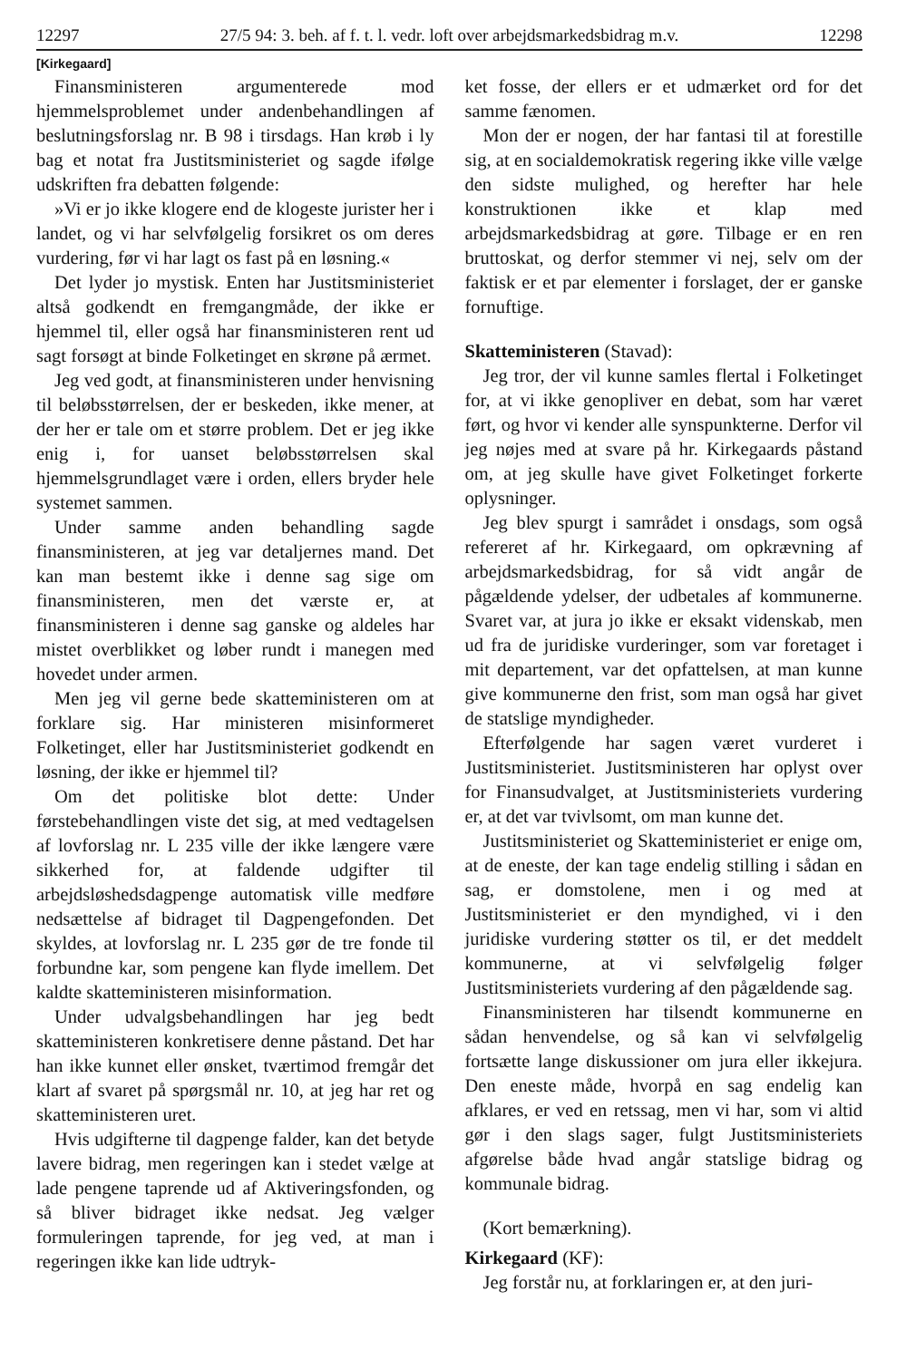12297 27/5 94: 3. beh. af f. t. l. vedr. loft over arbejdsmarkedsbidrag m.v. 12298
[Kirkegaard]
Finansministeren argumenterede mod hjemmelsproblemet under andenbehandlingen af beslutningsforslag nr. B 98 i tirsdags. Han krøb i ly bag et notat fra Justitsministeriet og sagde ifølge udskriften fra debatten følgende:
»Vi er jo ikke klogere end de klogeste jurister her i landet, og vi har selvfølgelig forsikret os om deres vurdering, før vi har lagt os fast på en løsning.«
Det lyder jo mystisk. Enten har Justitsministeriet altså godkendt en fremgangmåde, der ikke er hjemmel til, eller også har finansministeren rent ud sagt forsøgt at binde Folketinget en skrøne på ærmet.
Jeg ved godt, at finansministeren under henvisning til beløbsstørrelsen, der er beskeden, ikke mener, at der her er tale om et større problem. Det er jeg ikke enig i, for uanset beløbsstørrelsen skal hjemmelsgrundlaget være i orden, ellers bryder hele systemet sammen.
Under samme anden behandling sagde finansministeren, at jeg var detaljernes mand. Det kan man bestemt ikke i denne sag sige om finansministeren, men det værste er, at finansministeren i denne sag ganske og aldeles har mistet overblikket og løber rundt i manegen med hovedet under armen.
Men jeg vil gerne bede skatteministeren om at forklare sig. Har ministeren misinformeret Folketinget, eller har Justitsministeriet godkendt en løsning, der ikke er hjemmel til?
Om det politiske blot dette: Under førstebehandlingen viste det sig, at med vedtagelsen af lovforslag nr. L 235 ville der ikke længere være sikkerhed for, at faldende udgifter til arbejdsløshedsdagpenge automatisk ville medføre nedsættelse af bidraget til Dagpengefonden. Det skyldes, at lovforslag nr. L 235 gør de tre fonde til forbundne kar, som pengene kan flyde imellem. Det kaldte skatteministeren misinformation.
Under udvalgsbehandlingen har jeg bedt skatteministeren konkretisere denne påstand. Det har han ikke kunnet eller ønsket, tværtimod fremgår det klart af svaret på spørgsmål nr. 10, at jeg har ret og skatteministeren uret.
Hvis udgifterne til dagpenge falder, kan det betyde lavere bidrag, men regeringen kan i stedet vælge at lade pengene taprende ud af Aktiveringsfonden, og så bliver bidraget ikke nedsat. Jeg vælger formuleringen taprende, for jeg ved, at man i regeringen ikke kan lide udtryk-
ket fosse, der ellers er et udmærket ord for det samme fænomen.
Mon der er nogen, der har fantasi til at forestille sig, at en socialdemokratisk regering ikke ville vælge den sidste mulighed, og herefter har hele konstruktionen ikke et klap med arbejdsmarkedsbidrag at gøre. Tilbage er en ren bruttoskat, og derfor stemmer vi nej, selv om der faktisk er et par elementer i forslaget, der er ganske fornuftige.
Skatteministeren (Stavad):
Jeg tror, der vil kunne samles flertal i Folketinget for, at vi ikke genopliver en debat, som har været ført, og hvor vi kender alle synspunkterne. Derfor vil jeg nøjes med at svare på hr. Kirkegaards påstand om, at jeg skulle have givet Folketinget forkerte oplysninger.
Jeg blev spurgt i samrådet i onsdags, som også refereret af hr. Kirkegaard, om opkrævning af arbejdsmarkedsbidrag, for så vidt angår de pågældende ydelser, der udbetales af kommunerne. Svaret var, at jura jo ikke er eksakt videnskab, men ud fra de juridiske vurderinger, som var foretaget i mit departement, var det opfattelsen, at man kunne give kommunerne den frist, som man også har givet de statslige myndigheder.
Efterfølgende har sagen været vurderet i Justitsministeriet. Justitsministeren har oplyst over for Finansudvalget, at Justitsministeriets vurdering er, at det var tvivlsomt, om man kunne det.
Justitsministeriet og Skatteministeriet er enige om, at de eneste, der kan tage endelig stilling i sådan en sag, er domstolene, men i og med at Justitsministeriet er den myndighed, vi i den juridiske vurdering støtter os til, er det meddelt kommunerne, at vi selvfølgelig følger Justitsministeriets vurdering af den pågældende sag.
Finansministeren har tilsendt kommunerne en sådan henvendelse, og så kan vi selvfølgelig fortsætte lange diskussioner om jura eller ikkejura. Den eneste måde, hvorpå en sag endelig kan afklares, er ved en retssag, men vi har, som vi altid gør i den slags sager, fulgt Justitsministeriets afgørelse både hvad angår statslige bidrag og kommunale bidrag.
(Kort bemærkning).
Kirkegaard (KF):
Jeg forstår nu, at forklaringen er, at den juri-